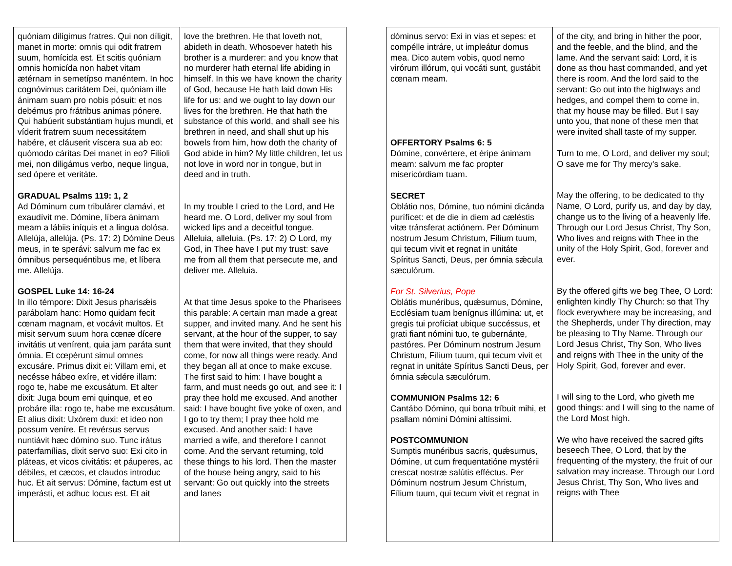| quóniam dilígimus fratres. Qui non díligit, manet in morte: omnis qui odit fratrem suum, homícida est. Et scitis quóniam omnis homicída non habet vitam ætérnam in semetípso manéntem. In hoc cognóvimus caritátem Dei, quóniam ille ánimam suam pro nobis pósuit: et nos debémus pro frátribus animas pónere. Qui habúerit substántiam hujus mundi, et víderit fratrem suum necessitátem habére, et cláuserit víscera sua ab eo: quómodo cáritas Dei manet in eo? Filíoli mei, non diligámus verbo, neque lingua, sed ópere et veritáte. GRADUAL Psalms 119: 1, 2 Ad Dóminum cum tribulárer clamávi, et exaudívit me. Dómine, líbera ánimam meam a lábiis iníquis et a lingua dolósa. Allelúja, allelúja. (Ps. 17: 2) Dómine Deus meus, in te sperávi: salvum me fac ex ómnibus persequéntibus me, et líbera me. Allelúja. GOSPEL Luke 14: 16-24 In illo témpore: Dixit Jesus pharisǽis parábolam hanc: Homo quidam fecit cœnam magnam, et vocávit multos. Et misit servum suum hora cœnæ dícere invitátis ut venírent, quia jam paráta sunt ómnia. Et cœpérunt simul omnes excusáre. Primus dixit ei: Villam emi, et necésse hábeo exíre, et vidére illam: rogo te, habe me excusátum. Et alter dixit: Juga boum emi quinque, et eo probáre illa: rogo te, habe me excusátum. Et alius dixit: Uxórem duxi: et ideo non possum veníre. Et revérsus servus nuntiávit hæc dómino suo. Tunc irátus paterfamílias, dixit servo suo: Exi cito in pláteas, et vicos civitátis: et páuperes, ac débiles, et cæcos, et claudos introduc huc. Et ait servus: Dómine, factum est ut imperásti, et adhuc locus est. Et ait | love the brethren. He that loveth not, abideth in death. Whosoever hateth his brother is a murderer: and you know that no murderer hath eternal life abiding in himself. In this we have known the charity of God, because He hath laid down His life for us: and we ought to lay down our lives for the brethren. He that hath the substance of this world, and shall see his brethren in need, and shall shut up his bowels from him, how doth the charity of God abide in him? My little children, let us not love in word nor in tongue, but in deed and in truth. In my trouble I cried to the Lord, and He heard me. O Lord, deliver my soul from wicked lips and a deceitful tongue. Alleluia, alleluia. (Ps. 17: 2) O Lord, my God, in Thee have I put my trust: save me from all them that persecute me, and deliver me. Alleluia. At that time Jesus spoke to the Pharisees this parable: A certain man made a great supper, and invited many. And he sent his servant, at the hour of the supper, to say them that were invited, that they should come, for now all things were ready. And they began all at once to make excuse. The first said to him: I have bought a farm, and must needs go out, and see it: I pray thee hold me excused. And another said: I have bought five yoke of oxen, and I go to try them; I pray thee hold me excused. And another said: I have married a wife, and therefore I cannot come. And the servant returning, told these things to his lord. Then the master of the house being angry, said to his servant: Go out quickly into the streets and lanes |
| dóminus servo: Exi in vias et sepes: et compélle intráre, ut impleátur domus mea. Dico autem vobis, quod nemo virórum illórum, qui vocáti sunt, gustábit cœnam meam. OFFERTORY Psalms 6: 5 Dómine, convértere, et éripe ánimam meam: salvum me fac propter misericórdiam tuam. SECRET Oblátio nos, Dómine, tuo nómini dicánda purífícet: et de die in diem ad cæléstis vitæ tránsferat actiónem. Per Dóminum nostrum Jesum Christum, Fílium tuum, qui tecum vivit et regnat in unitáte Spíritus Sancti, Deus, per ómnia sǽcula sæculórum. For St. Silverius, Pope Oblátis munéribus, quǽsumus, Dómine, Ecclésiam tuam benígnus illúmina: ut, et gregis tui profíciat ubique succéssus, et grati fiant nómini tuo, te gubernánte, pastóres. Per Dóminum nostrum Jesum Christum, Fílium tuum, qui tecum vivit et regnat in unitáte Spíritus Sancti Deus, per ómnia sǽcula sæculórum. COMMUNION Psalms 12: 6 Cantábo Dómino, qui bona tríbuit mihi, et psallam nómini Dómini altíssimi. POSTCOMMUNION Sumptis munéribus sacris, quǽsumus, Dómine, ut cum frequentatióne mystérii crescat nostræ salútis efféctus. Per Dóminum nostrum Jesum Christum, Fílium tuum, qui tecum vivit et regnat in | of the city, and bring in hither the poor, and the feeble, and the blind, and the lame. And the servant said: Lord, it is done as thou hast commanded, and yet there is room. And the lord said to the servant: Go out into the highways and hedges, and compel them to come in, that my house may be filled. But I say unto you, that none of these men that were invited shall taste of my supper. Turn to me, O Lord, and deliver my soul; O save me for Thy mercy's sake. May the offering, to be dedicated to thy Name, O Lord, purify us, and day by day, change us to the living of a heavenly life. Through our Lord Jesus Christ, Thy Son, Who lives and reigns with Thee in the unity of the Holy Spirit, God, forever and ever. By the offered gifts we beg Thee, O Lord: enlighten kindly Thy Church: so that Thy flock everywhere may be increasing, and the Shepherds, under Thy direction, may be pleasing to Thy Name. Through our Lord Jesus Christ, Thy Son, Who lives and reigns with Thee in the unity of the Holy Spirit, God, forever and ever. I will sing to the Lord, who giveth me good things: and I will sing to the name of the Lord Most high. We who have received the sacred gifts beseech Thee, O Lord, that by the frequenting of the mystery, the fruit of our salvation may increase. Through our Lord Jesus Christ, Thy Son, Who lives and reigns with Thee |